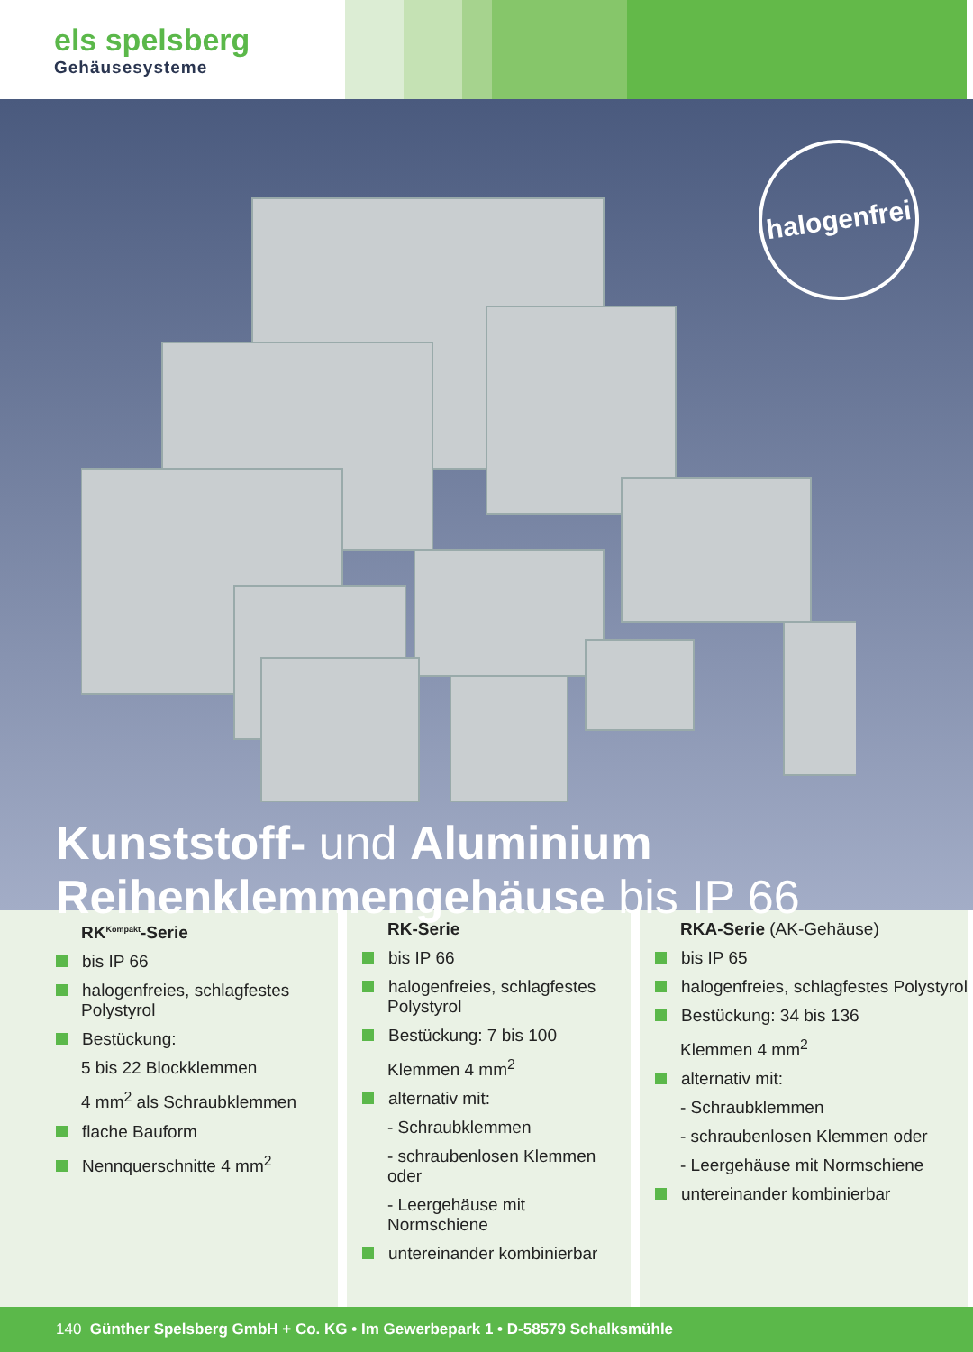els spelsberg
Gehäusesysteme
halogenfrei
Kunststoff- und Aluminium
Reihenklemmengehäuse bis IP 66
RK<sup>Kompakt</sup>-Serie
bis IP 66
halogenfreies, schlagfestes Polystyrol
Bestückung:
5 bis 22 Blockklemmen
4 mm<sup>2</sup> als Schraubklemmen
flache Bauform
Nennquerschnitte 4 mm<sup>2</sup>
RK-Serie
bis IP 66
halogenfreies, schlagfestes Polystyrol
Bestückung: 7 bis 100
Klemmen 4 mm<sup>2</sup>
alternativ mit:
- Schraubklemmen
- schraubenlosen Klemmen oder
- Leergehäuse mit Normschiene
untereinander kombinierbar
RKA-Serie (AK-Gehäuse)
bis IP 65
halogenfreies, schlagfestes Polystyrol
Bestückung: 34 bis 136
Klemmen 4 mm<sup>2</sup>
alternativ mit:
- Schraubklemmen
- schraubenlosen Klemmen oder
- Leergehäuse mit Normschiene
untereinander kombinierbar
140 Günther Spelsberg GmbH + Co. KG • Im Gewerbepark 1 • D-58579 Schalksmühle